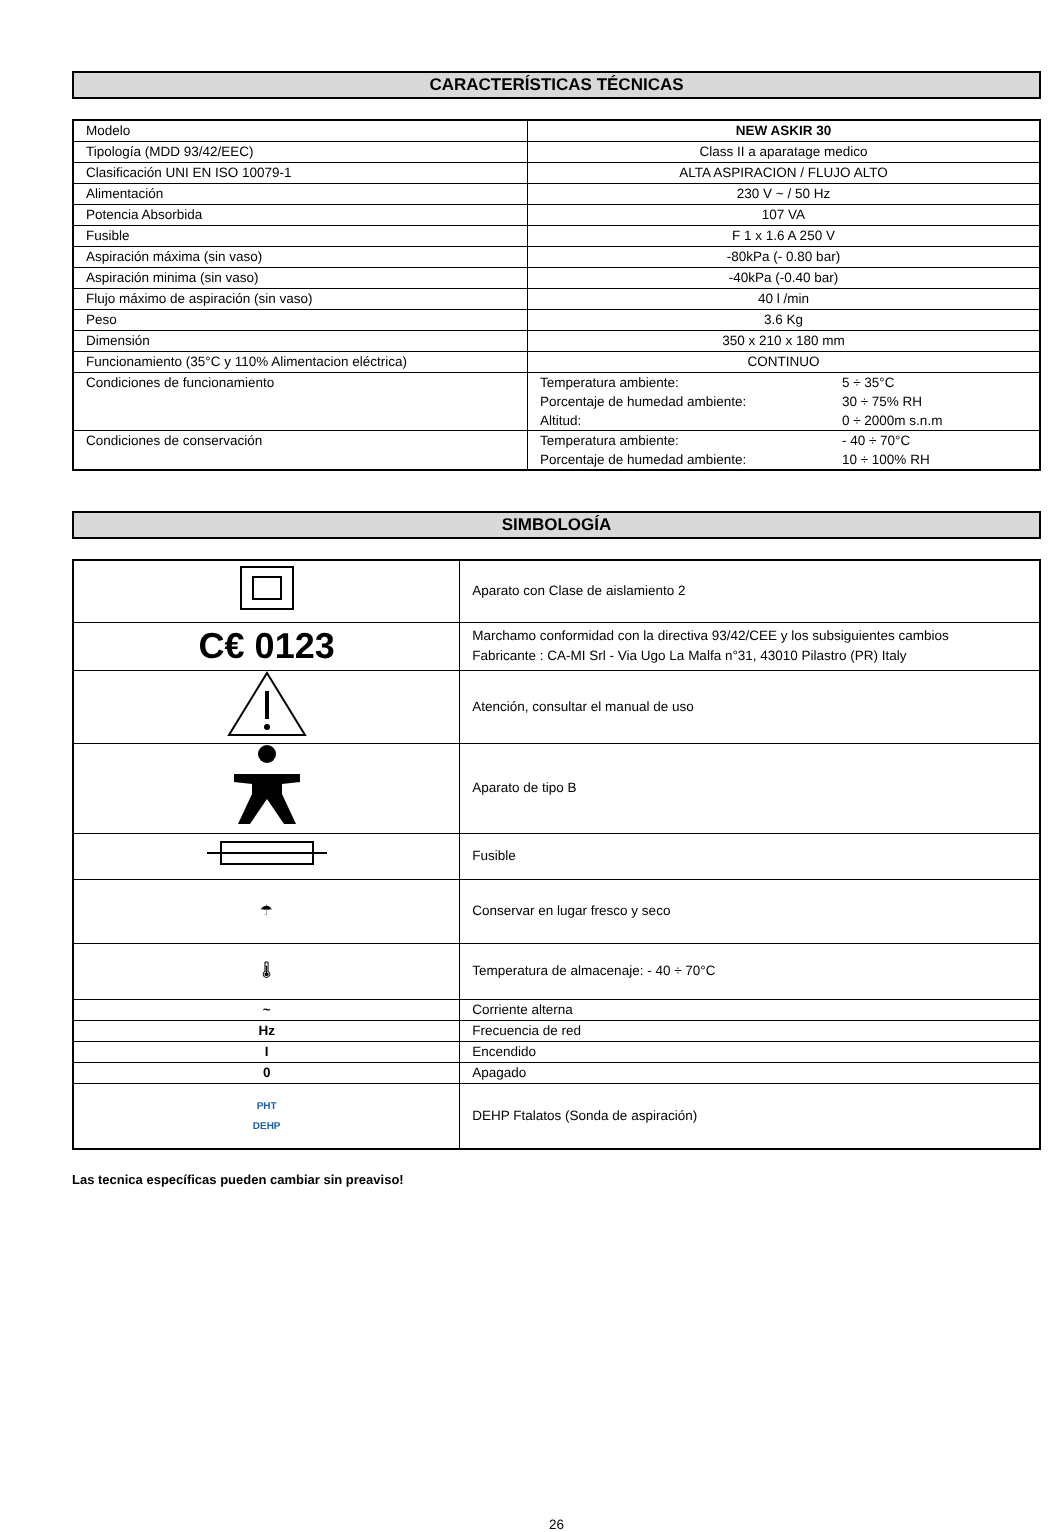CARACTERÍSTICAS TÉCNICAS
| Modelo | NEW ASKIR 30 |
| Tipología (MDD 93/42/EEC) | Class II a aparatage medico |
| Clasificación UNI EN ISO 10079-1 | ALTA ASPIRACION / FLUJO ALTO |
| Alimentación | 230 V ~ / 50 Hz |
| Potencia Absorbida | 107 VA |
| Fusible | F 1 x 1.6 A 250 V |
| Aspiración máxima (sin vaso) | -80kPa (- 0.80 bar) |
| Aspiración minima (sin vaso) | -40kPa (-0.40 bar) |
| Flujo máximo de aspiración (sin vaso) | 40 l /min |
| Peso | 3.6 Kg |
| Dimensión | 350 x 210 x 180 mm |
| Funcionamiento (35°C y 110% Alimentacion eléctrica) | CONTINUO |
| Condiciones de funcionamiento | / Temperatura ambiente: / 5 ÷ 35°C / / Porcentaje de humedad ambiente: / 30 ÷ 75% RH / / Altitud: / 0 ÷ 2000m s.n.m / |
| Condiciones de conservación | / Temperatura ambiente: / - 40 ÷ 70°C / / Porcentaje de humedad ambiente: / 10 ÷ 100% RH / |
SIMBOLOGÍA
| | Aparato con Clase de aislamiento 2 |
| C€ 0123 | Marchamo conformidad con la directiva 93/42/CEE y los subsiguientes cambios Fabricante : CA-MI Srl - Via Ugo La Malfa n°31, 43010 Pilastro (PR) Italy |
| | Atención, consultar el manual de uso |
| | Aparato de tipo B |
| | Fusible |
| ☂ | Conservar en lugar fresco y seco |
| 🌡 | Temperatura de almacenaje: - 40 ÷ 70°C |
| ~ | Corriente alterna |
| Hz | Frecuencia de red |
| I | Encendido |
| 0 | Apagado |
| PHT DEHP | DEHP Ftalatos (Sonda de aspiración) |
Las tecnica específicas pueden cambiar sin preaviso!
26